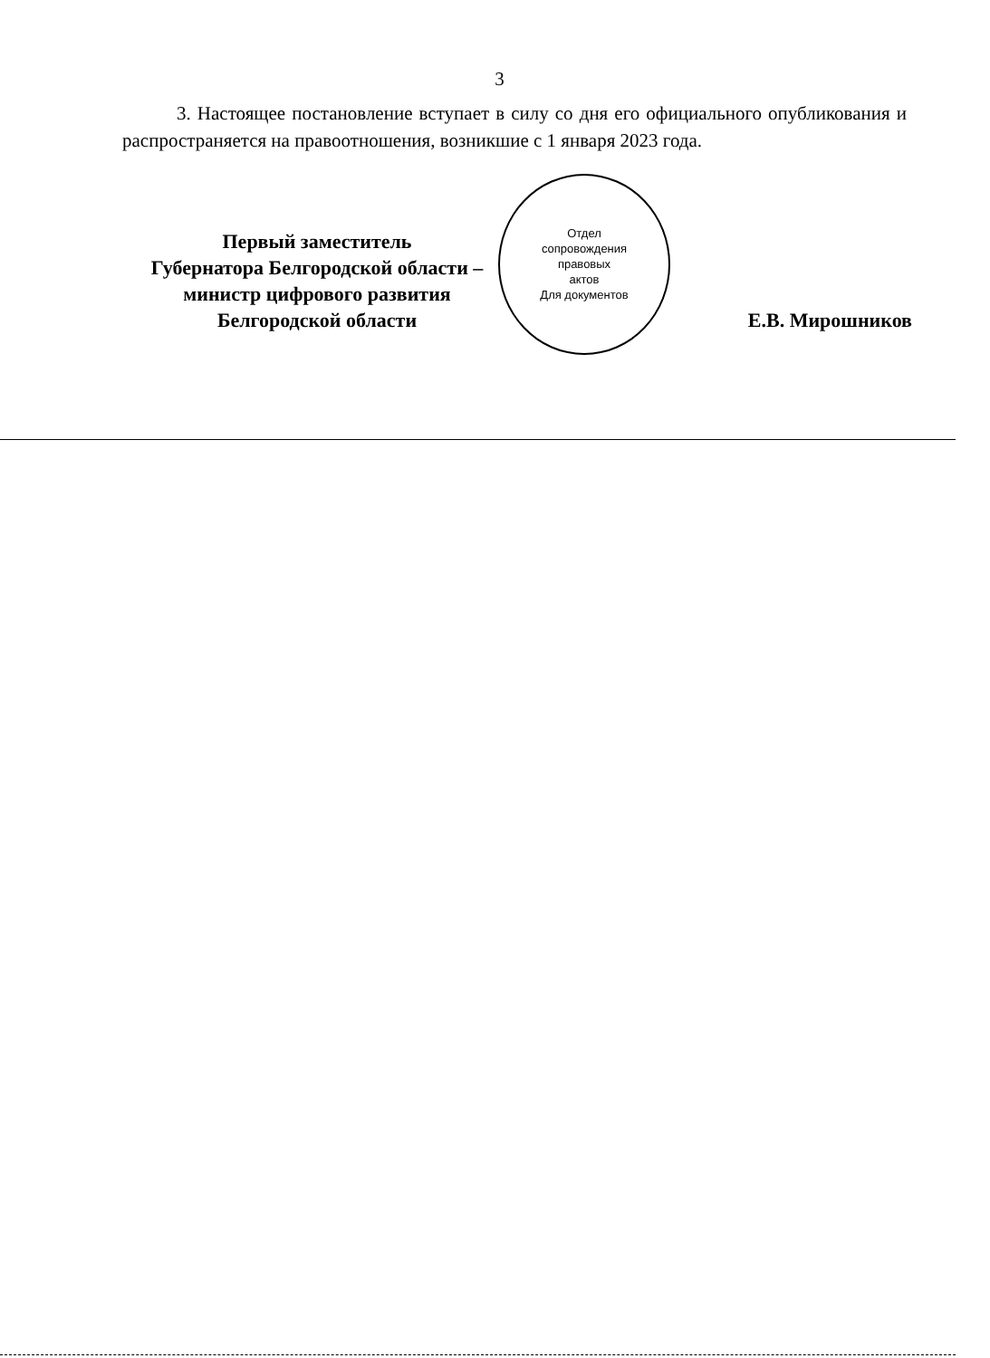3
3. Настоящее постановление вступает в силу со дня его официального опубликования и распространяется на правоотношения, возникшие с 1 января 2023 года.
Первый заместитель
Губернатора Белгородской области –
министр цифрового развития
Белгородской области
Отдел
сопровождения
правовых
актов
Для документов
Е.В. Мирошников